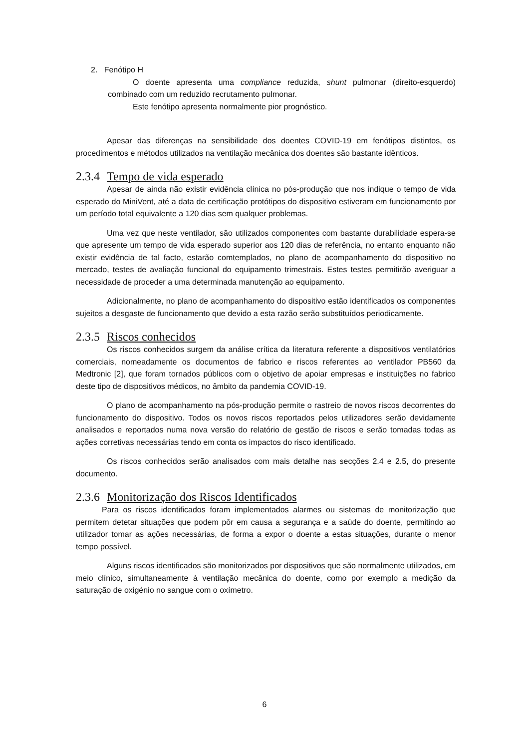2. Fenótipo H
O doente apresenta uma compliance reduzida, shunt pulmonar (direito-esquerdo) combinado com um reduzido recrutamento pulmonar.
Este fenótipo apresenta normalmente pior prognóstico.
Apesar das diferenças na sensibilidade dos doentes COVID-19 em fenótipos distintos, os procedimentos e métodos utilizados na ventilação mecânica dos doentes são bastante idênticos.
2.3.4 Tempo de vida esperado
Apesar de ainda não existir evidência clínica no pós-produção que nos indique o tempo de vida esperado do MiniVent, até a data de certificação protótipos do dispositivo estiveram em funcionamento por um período total equivalente a 120 dias sem qualquer problemas.
Uma vez que neste ventilador, são utilizados componentes com bastante durabilidade espera-se que apresente um tempo de vida esperado superior aos 120 dias de referência, no entanto enquanto não existir evidência de tal facto, estarão comtemplados, no plano de acompanhamento do dispositivo no mercado, testes de avaliação funcional do equipamento trimestrais. Estes testes permitirão averiguar a necessidade de proceder a uma determinada manutenção ao equipamento.
Adicionalmente, no plano de acompanhamento do dispositivo estão identificados os componentes sujeitos a desgaste de funcionamento que devido a esta razão serão substituídos periodicamente.
2.3.5 Riscos conhecidos
Os riscos conhecidos surgem da análise crítica da literatura referente a dispositivos ventilatórios comerciais, nomeadamente os documentos de fabrico e riscos referentes ao ventilador PB560 da Medtronic [2], que foram tornados públicos com o objetivo de apoiar empresas e instituições no fabrico deste tipo de dispositivos médicos, no âmbito da pandemia COVID-19.
O plano de acompanhamento na pós-produção permite o rastreio de novos riscos decorrentes do funcionamento do dispositivo. Todos os novos riscos reportados pelos utilizadores serão devidamente analisados e reportados numa nova versão do relatório de gestão de riscos e serão tomadas todas as ações corretivas necessárias tendo em conta os impactos do risco identificado.
Os riscos conhecidos serão analisados com mais detalhe nas secções 2.4 e 2.5, do presente documento.
2.3.6 Monitorização dos Riscos Identificados
Para os riscos identificados foram implementados alarmes ou sistemas de monitorização que permitem detetar situações que podem pôr em causa a segurança e a saúde do doente, permitindo ao utilizador tomar as ações necessárias, de forma a expor o doente a estas situações, durante o menor tempo possível.
Alguns riscos identificados são monitorizados por dispositivos que são normalmente utilizados, em meio clínico, simultaneamente à ventilação mecânica do doente, como por exemplo a medição da saturação de oxigénio no sangue com o oxímetro.
6